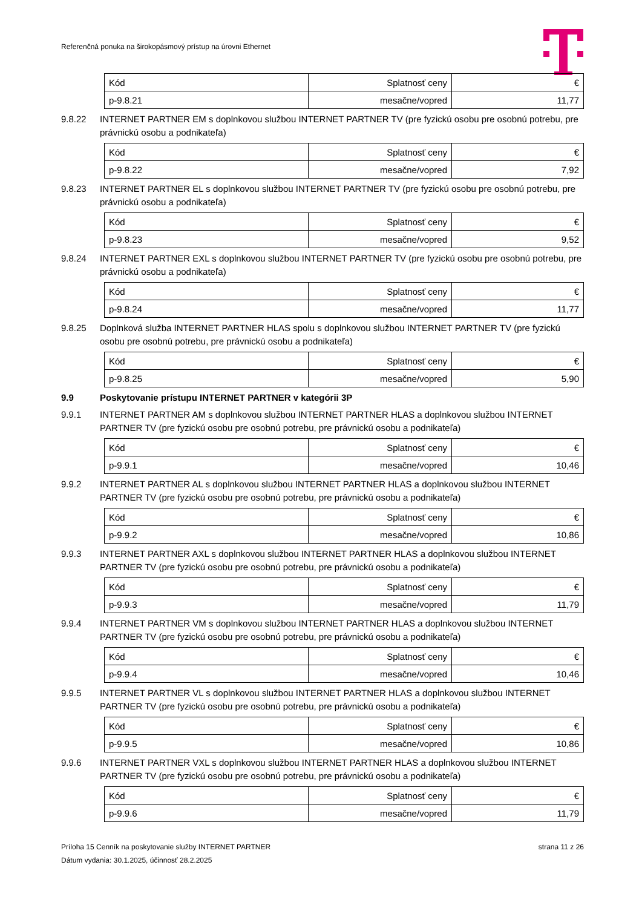Referenčná ponuka na širokopásmový prístup na úrovni Ethernet
| Kód | Splatnosť ceny | € |
| p-9.8.21 | mesačne/vopred | 11,77 |
9.8.22 INTERNET PARTNER EM s doplnkovou službou INTERNET PARTNER TV (pre fyzickú osobu pre osobnú potrebu, pre právnickú osobu a podnikateľa)
| Kód | Splatnosť ceny | € |
| p-9.8.22 | mesačne/vopred | 7,92 |
9.8.23 INTERNET PARTNER EL s doplnkovou službou INTERNET PARTNER TV (pre fyzickú osobu pre osobnú potrebu, pre právnickú osobu a podnikateľa)
| Kód | Splatnosť ceny | € |
| p-9.8.23 | mesačne/vopred | 9,52 |
9.8.24 INTERNET PARTNER EXL s doplnkovou službou INTERNET PARTNER TV (pre fyzickú osobu pre osobnú potrebu, pre právnickú osobu a podnikateľa)
| Kód | Splatnosť ceny | € |
| p-9.8.24 | mesačne/vopred | 11,77 |
9.8.25 Doplnková služba INTERNET PARTNER HLAS spolu s doplnkovou službou INTERNET PARTNER TV (pre fyzickú osobu pre osobnú potrebu, pre právnickú osobu a podnikateľa)
| Kód | Splatnosť ceny | € |
| p-9.8.25 | mesačne/vopred | 5,90 |
9.9 Poskytovanie prístupu INTERNET PARTNER v kategórii 3P
9.9.1 INTERNET PARTNER AM s doplnkovou službou INTERNET PARTNER HLAS a doplnkovou službou INTERNET PARTNER TV (pre fyzickú osobu pre osobnú potrebu, pre právnickú osobu a podnikateľa)
| Kód | Splatnosť ceny | € |
| p-9.9.1 | mesačne/vopred | 10,46 |
9.9.2 INTERNET PARTNER AL s doplnkovou službou INTERNET PARTNER HLAS a doplnkovou službou INTERNET PARTNER TV (pre fyzickú osobu pre osobnú potrebu, pre právnickú osobu a podnikateľa)
| Kód | Splatnosť ceny | € |
| p-9.9.2 | mesačne/vopred | 10,86 |
9.9.3 INTERNET PARTNER AXL s doplnkovou službou INTERNET PARTNER HLAS a doplnkovou službou INTERNET PARTNER TV (pre fyzickú osobu pre osobnú potrebu, pre právnickú osobu a podnikateľa)
| Kód | Splatnosť ceny | € |
| p-9.9.3 | mesačne/vopred | 11,79 |
9.9.4 INTERNET PARTNER VM s doplnkovou službou INTERNET PARTNER HLAS a doplnkovou službou INTERNET PARTNER TV (pre fyzickú osobu pre osobnú potrebu, pre právnickú osobu a podnikateľa)
| Kód | Splatnosť ceny | € |
| p-9.9.4 | mesačne/vopred | 10,46 |
9.9.5 INTERNET PARTNER VL s doplnkovou službou INTERNET PARTNER HLAS a doplnkovou službou INTERNET PARTNER TV (pre fyzickú osobu pre osobnú potrebu, pre právnickú osobu a podnikateľa)
| Kód | Splatnosť ceny | € |
| p-9.9.5 | mesačne/vopred | 10,86 |
9.9.6 INTERNET PARTNER VXL s doplnkovou službou INTERNET PARTNER HLAS a doplnkovou službou INTERNET PARTNER TV (pre fyzickú osobu pre osobnú potrebu, pre právnickú osobu a podnikateľa)
| Kód | Splatnosť ceny | € |
| p-9.9.6 | mesačne/vopred | 11,79 |
Príloha 15 Cenník na poskytovanie služby INTERNET PARTNER strana 11 z 26
Dátum vydania: 30.1.2025, účinnosť 28.2.2025